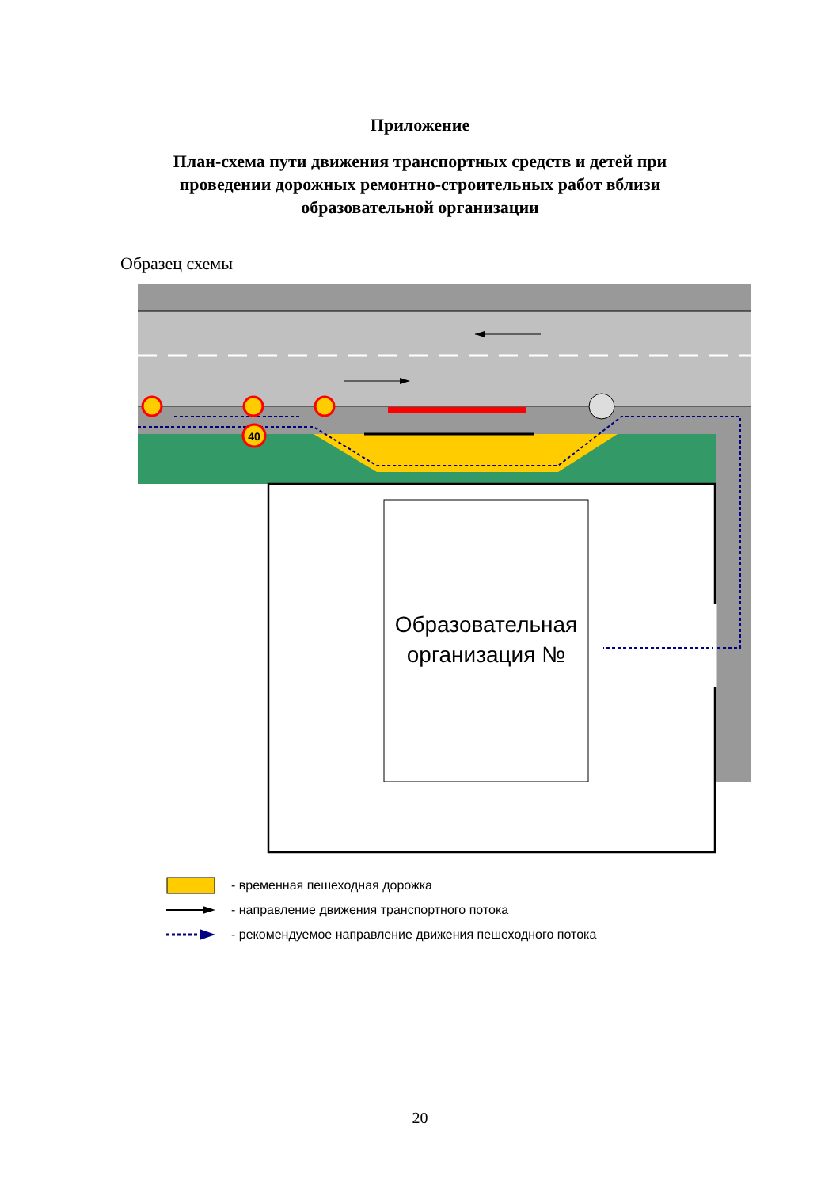Приложение
План-схема пути движения транспортных средств и детей при проведении дорожных ремонтно-строительных работ вблизи образовательной организации
Образец схемы
Образовательная
организация №
40
- временная пешеходная дорожка
- направление движения транспортного потока
- рекомендуемое направление движения пешеходного потока
20